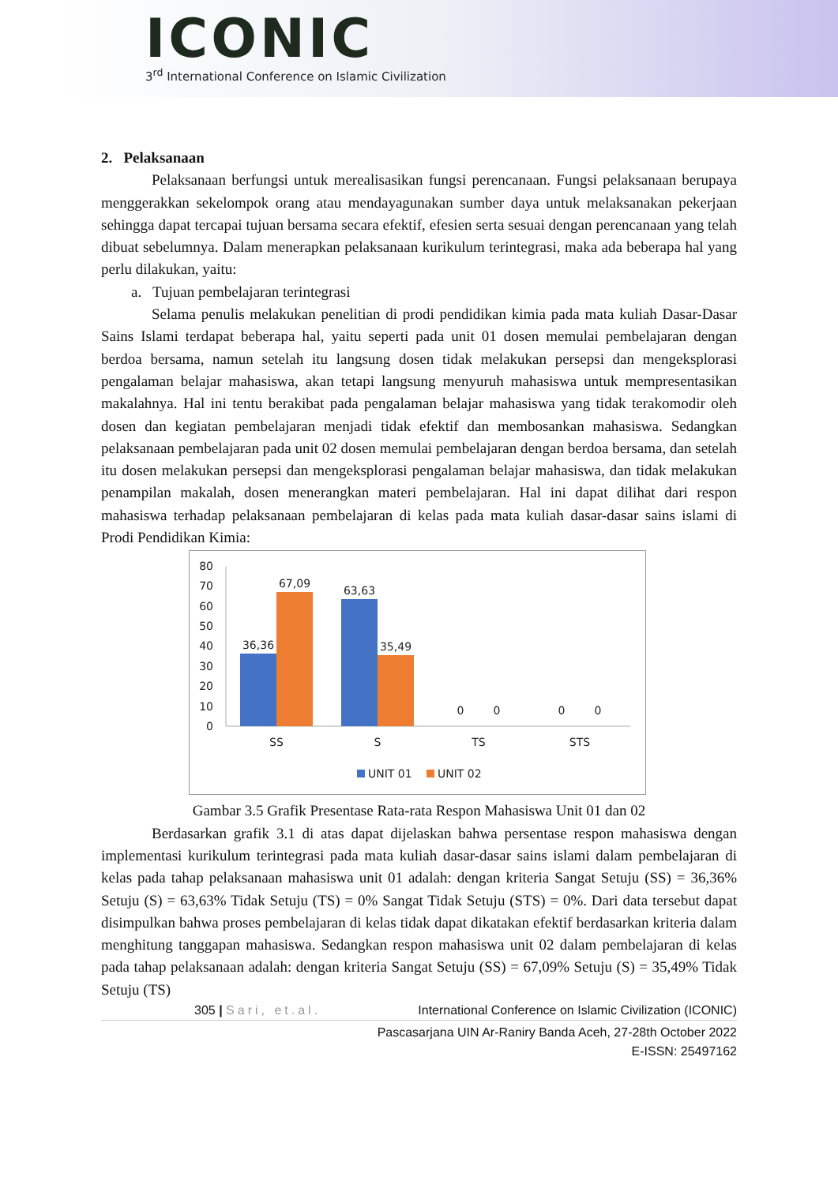ICONIC
3<sup>rd</sup> International Conference on Islamic Civilization
2. Pelaksanaan
Pelaksanaan berfungsi untuk merealisasikan fungsi perencanaan. Fungsi pelaksanaan berupaya menggerakkan sekelompok orang atau mendayagunakan sumber daya untuk melaksanakan pekerjaan sehingga dapat tercapai tujuan bersama secara efektif, efesien serta sesuai dengan perencanaan yang telah dibuat sebelumnya. Dalam menerapkan pelaksanaan kurikulum terintegrasi, maka ada beberapa hal yang perlu dilakukan, yaitu:
a. Tujuan pembelajaran terintegrasi
Selama penulis melakukan penelitian di prodi pendidikan kimia pada mata kuliah Dasar-Dasar Sains Islami terdapat beberapa hal, yaitu seperti pada unit 01 dosen memulai pembelajaran dengan berdoa bersama, namun setelah itu langsung dosen tidak melakukan persepsi dan mengeksplorasi pengalaman belajar mahasiswa, akan tetapi langsung menyuruh mahasiswa untuk mempresentasikan makalahnya. Hal ini tentu berakibat pada pengalaman belajar mahasiswa yang tidak terakomodir oleh dosen dan kegiatan pembelajaran menjadi tidak efektif dan membosankan mahasiswa. Sedangkan pelaksanaan pembelajaran pada unit 02 dosen memulai pembelajaran dengan berdoa bersama, dan setelah itu dosen melakukan persepsi dan mengeksplorasi pengalaman belajar mahasiswa, dan tidak melakukan penampilan makalah, dosen menerangkan materi pembelajaran. Hal ini dapat dilihat dari respon mahasiswa terhadap pelaksanaan pembelajaran di kelas pada mata kuliah dasar-dasar sains islami di Prodi Pendidikan Kimia:
80
70
60
50
40
30
20
10
0
36,36
67,09
63,63
35,49
0
0
0
0
SS
S
TS
STS
UNIT 01
UNIT 02
Gambar 3.5 Grafik Presentase Rata-rata Respon Mahasiswa Unit 01 dan 02
Berdasarkan grafik 3.1 di atas dapat dijelaskan bahwa persentase respon mahasiswa dengan implementasi kurikulum terintegrasi pada mata kuliah dasar-dasar sains islami dalam pembelajaran di kelas pada tahap pelaksanaan mahasiswa unit 01 adalah: dengan kriteria Sangat Setuju (SS) = 36,36% Setuju (S) = 63,63% Tidak Setuju (TS) = 0% Sangat Tidak Setuju (STS) = 0%. Dari data tersebut dapat disimpulkan bahwa proses pembelajaran di kelas tidak dapat dikatakan efektif berdasarkan kriteria dalam menghitung tanggapan mahasiswa. Sedangkan respon mahasiswa unit 02 dalam pembelajaran di kelas pada tahap pelaksanaan adalah: dengan kriteria Sangat Setuju (SS) = 67,09% Setuju (S) = 35,49% Tidak Setuju (TS)
305 | Sari, et.al. International Conference on Islamic Civilization (ICONIC)
Pascasarjana UIN Ar-Raniry Banda Aceh, 27-28th October 2022
E-ISSN: 25497162